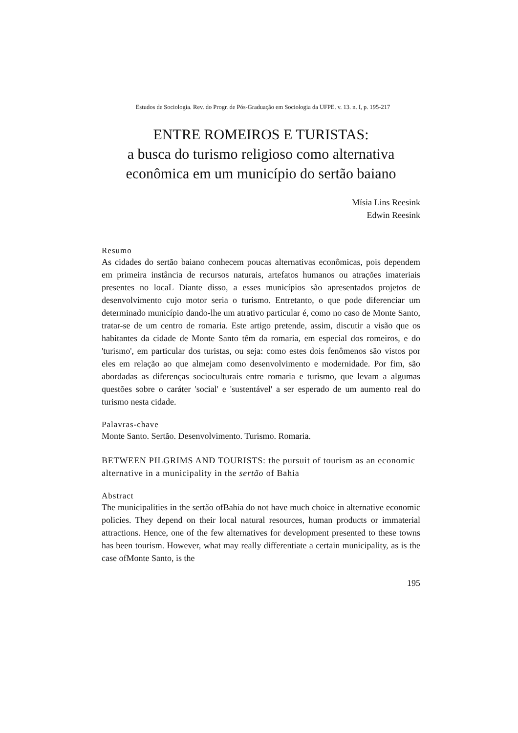Estudos de Sociologia. Rev. do Progr. de Pós-Graduação em Sociologia da UFPE. v. 13. n. I, p. 195-217
ENTRE ROMEIROS E TURISTAS:
a busca do turismo religioso como alternativa
econômica em um município do sertão baiano
Mísia Lins Reesink
Edwin Reesink
Resumo
As cidades do sertão baiano conhecem poucas alternativas econômicas, pois dependem em primeira instância de recursos naturais, artefatos humanos ou atrações imateriais presentes no locaL Diante disso, a esses municípios são apresentados projetos de desenvolvimento cujo motor seria o turismo. Entretanto, o que pode diferenciar um determinado município dando-lhe um atrativo particular é, como no caso de Monte Santo, tratar-se de um centro de romaria. Este artigo pretende, assim, discutir a visão que os habitantes da cidade de Monte Santo têm da romaria, em especial dos romeiros, e do 'turismo', em particular dos turistas, ou seja: como estes dois fenômenos são vistos por eles em relação ao que almejam como desenvolvimento e modernidade. Por fim, são abordadas as diferenças socioculturais entre romaria e turismo, que levam a algumas questões sobre o caráter 'social' e 'sustentável' a ser esperado de um aumento real do turismo nesta cidade.
Palavras-chave
Monte Santo. Sertão. Desenvolvimento. Turismo. Romaria.
BETWEEN PILGRIMS AND TOURISTS: the pursuit of tourism as an economic alternative in a municipality in the sertão of Bahia
Abstract
The municipalities in the sertão ofBahia do not have much choice in alternative economic policies. They depend on their local natural resources, human products or immaterial attractions. Hence, one of the few alternatives for development presented to these towns has been tourism. However, what may really differentiate a certain municipality, as is the case ofMonte Santo, is the
195